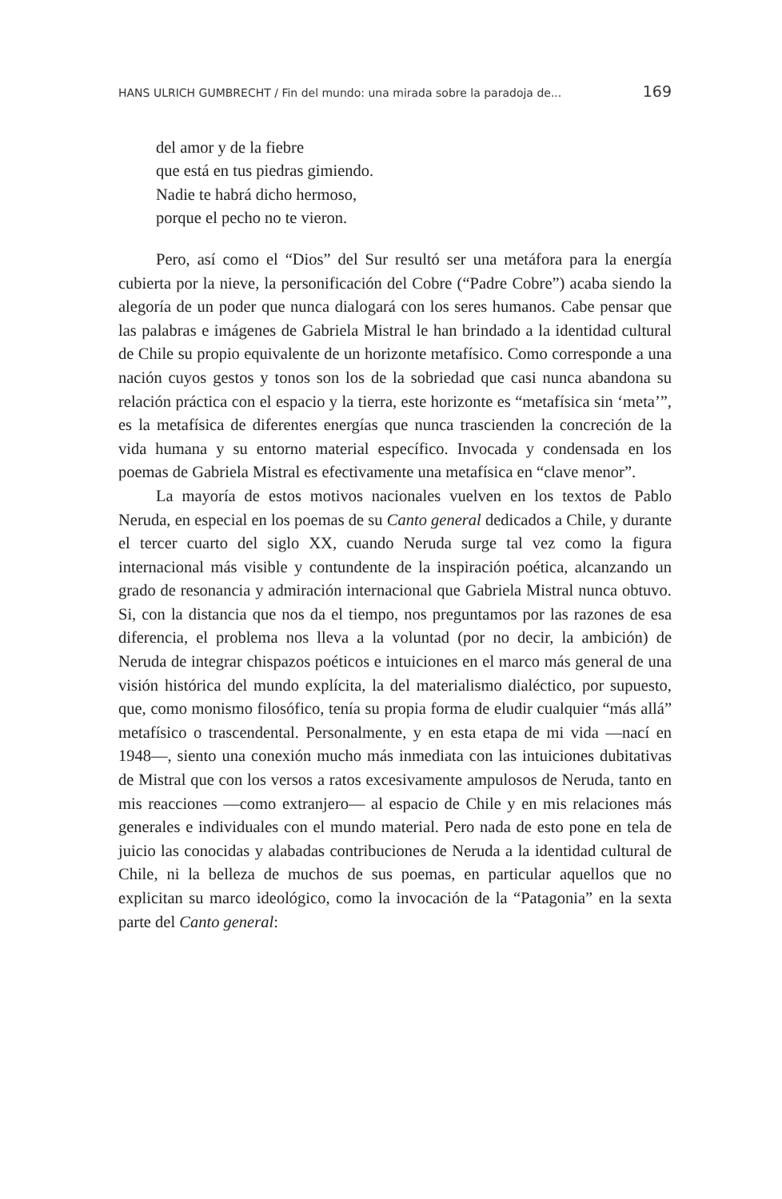HANS ULRICH GUMBRECHT / Fin del mundo: una mirada sobre la paradoja de... 169
del amor y de la fiebre
que está en tus piedras gimiendo.
Nadie te habrá dicho hermoso,
porque el pecho no te vieron.
Pero, así como el “Dios” del Sur resultó ser una metáfora para la energía cubierta por la nieve, la personificación del Cobre (“Padre Cobre”) acaba siendo la alegoría de un poder que nunca dialogará con los seres humanos. Cabe pensar que las palabras e imágenes de Gabriela Mistral le han brindado a la identidad cultural de Chile su propio equivalente de un horizonte metafísico. Como corresponde a una nación cuyos gestos y tonos son los de la sobriedad que casi nunca abandona su relación práctica con el espacio y la tierra, este horizonte es “metafísica sin ‘meta’”, es la metafísica de diferentes energías que nunca trascienden la concreción de la vida humana y su entorno material específico. Invocada y condensada en los poemas de Gabriela Mistral es efectivamente una metafísica en “clave menor”.
La mayoría de estos motivos nacionales vuelven en los textos de Pablo Neruda, en especial en los poemas de su Canto general dedicados a Chile, y durante el tercer cuarto del siglo XX, cuando Neruda surge tal vez como la figura internacional más visible y contundente de la inspiración poética, alcanzando un grado de resonancia y admiración internacional que Gabriela Mistral nunca obtuvo. Si, con la distancia que nos da el tiempo, nos preguntamos por las razones de esa diferencia, el problema nos lleva a la voluntad (por no decir, la ambición) de Neruda de integrar chispazos poéticos e intuiciones en el marco más general de una visión histórica del mundo explícita, la del materialismo dialéctico, por supuesto, que, como monismo filosófico, tenía su propia forma de eludir cualquier “más allá” metafísico o trascendental. Personalmente, y en esta etapa de mi vida —nací en 1948—, siento una conexión mucho más inmediata con las intuiciones dubitativas de Mistral que con los versos a ratos excesivamente ampulosos de Neruda, tanto en mis reacciones —como extranjero— al espacio de Chile y en mis relaciones más generales e individuales con el mundo material. Pero nada de esto pone en tela de juicio las conocidas y alabadas contribuciones de Neruda a la identidad cultural de Chile, ni la belleza de muchos de sus poemas, en particular aquellos que no explicitan su marco ideológico, como la invocación de la “Patagonia” en la sexta parte del Canto general: